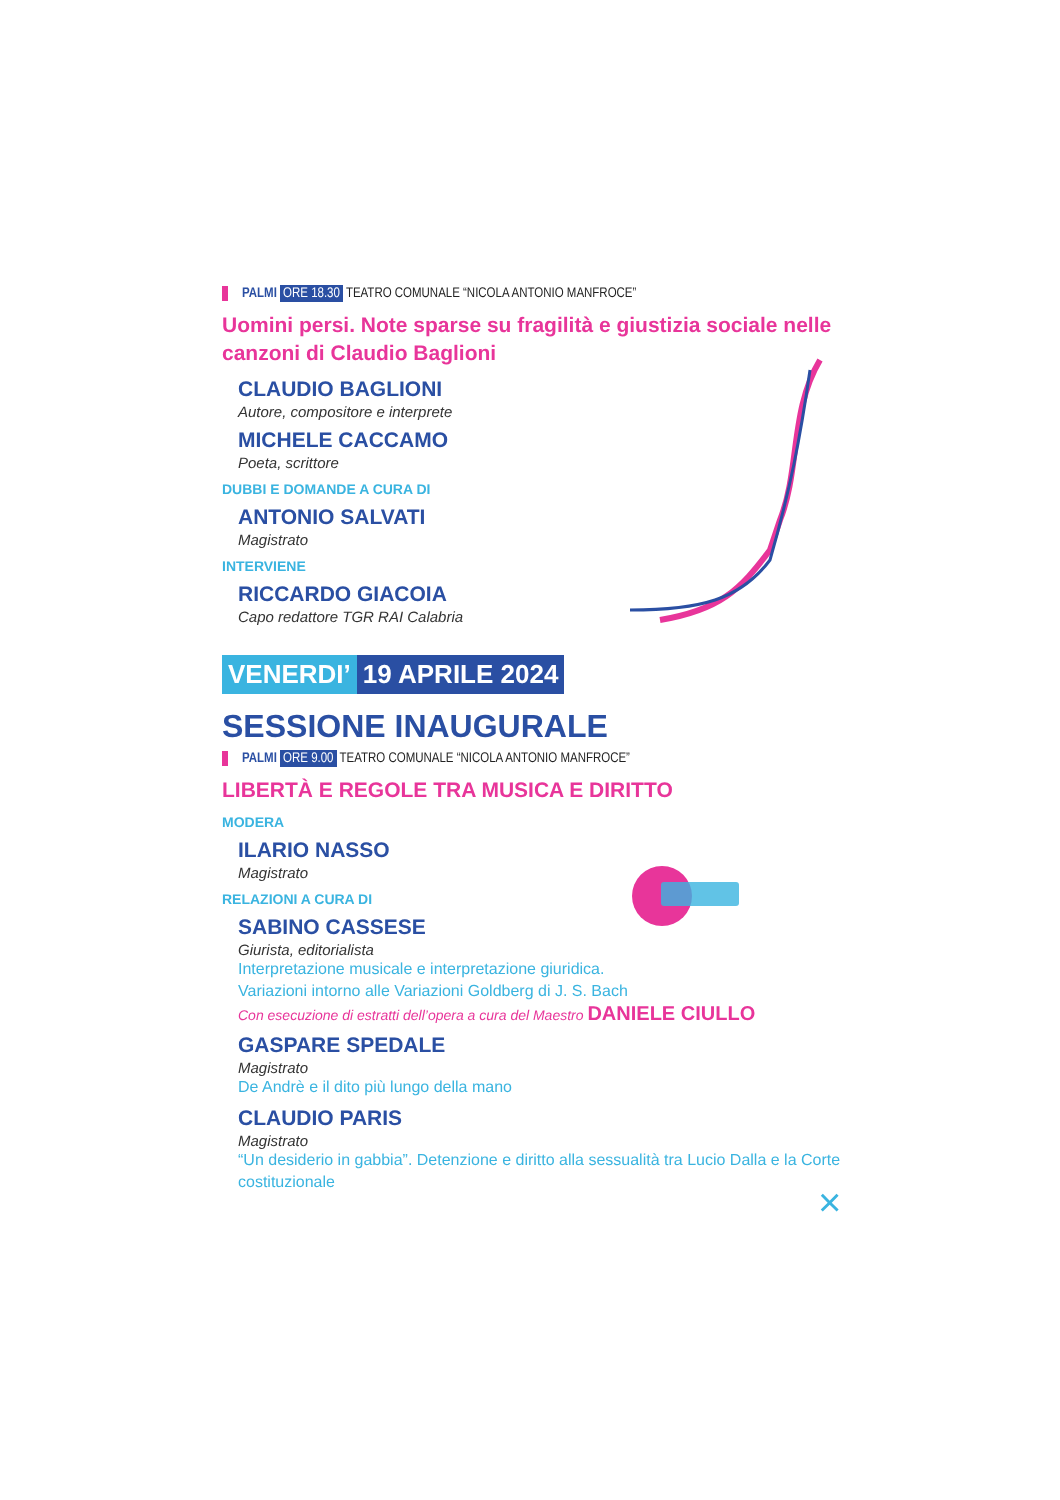PALMI ORE 18.30 TEATRO COMUNALE “NICOLA ANTONIO MANFROCE”
Uomini persi. Note sparse su fragilità e giustizia sociale nelle canzoni di Claudio Baglioni
CLAUDIO BAGLIONI
Autore, compositore e interprete
MICHELE CACCAMO
Poeta, scrittore
DUBBI E DOMANDE A CURA DI
ANTONIO SALVATI
Magistrato
INTERVIENE
RICCARDO GIACOIA
Capo redattore TGR RAI Calabria
VENERDI’ 19 APRILE 2024
SESSIONE INAUGURALE
PALMI ORE 9.00 TEATRO COMUNALE “NICOLA ANTONIO MANFROCE”
LIBERTÀ E REGOLE TRA MUSICA E DIRITTO
MODERA
ILARIO NASSO
Magistrato
RELAZIONI A CURA DI
SABINO CASSESE
Giurista, editorialista
Interpretazione musicale e interpretazione giuridica.
Variazioni intorno alle Variazioni Goldberg di J. S. Bach
Con esecuzione di estratti dell’opera a cura del Maestro DANIELE CIULLO
GASPARE SPEDALE
Magistrato
De Andrè e il dito più lungo della mano
CLAUDIO PARIS
Magistrato
“Un desiderio in gabbia”. Detenzione e diritto alla sessualità tra Lucio Dalla e la Corte costituzionale
×